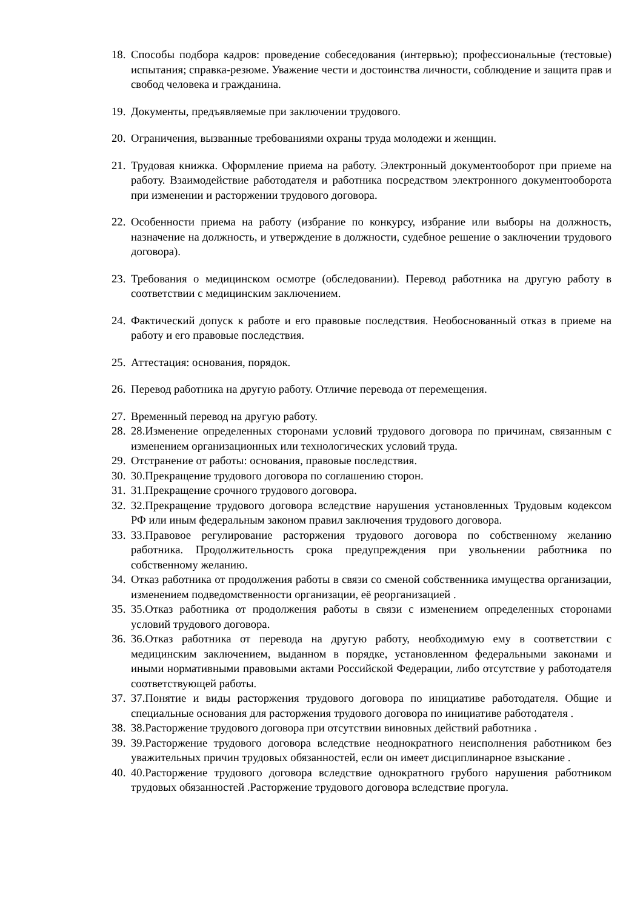18. Способы подбора кадров: проведение собеседования (интервью); профессиональные (тестовые) испытания; справка-резюме. Уважение чести и достоинства личности, соблюдение и защита прав и свобод человека и гражданина.
19. Документы, предъявляемые при заключении трудового.
20. Ограничения, вызванные требованиями охраны труда молодежи и женщин.
21. Трудовая книжка. Оформление приема на работу. Электронный документооборот при приеме на работу. Взаимодействие работодателя и работника посредством электронного документооборота при изменении и расторжении трудового договора.
22. Особенности приема на работу (избрание по конкурсу, избрание или выборы на должность, назначение на должность, и утверждение в должности, судебное решение о заключении трудового договора).
23. Требования о медицинском осмотре (обследовании). Перевод работника на другую работу в соответствии с медицинским заключением.
24. Фактический допуск к работе и его правовые последствия. Необоснованный отказ в приеме на работу и его правовые последствия.
25. Аттестация: основания, порядок.
26. Перевод работника на другую работу. Отличие перевода от перемещения.
27. Временный перевод на другую работу.
28. 28.Изменение определенных сторонами условий трудового договора по причинам, связанным с изменением организационных или технологических условий труда.
29. Отстранение от работы: основания, правовые последствия.
30. 30.Прекращение трудового договора по соглашению сторон.
31. 31.Прекращение срочного трудового договора.
32. 32.Прекращение трудового договора вследствие нарушения установленных Трудовым кодексом РФ или иным федеральным законом правил заключения трудового договора.
33. 33.Правовое регулирование расторжения трудового договора по собственному желанию работника. Продолжительность срока предупреждения при увольнении работника по собственному желанию.
34. Отказ работника от продолжения работы в связи со сменой собственника имущества организации, изменением подведомственности организации, её реорганизацией .
35. 35.Отказ работника от продолжения работы в связи с изменением определенных сторонами условий трудового договора.
36. 36.Отказ работника от перевода на другую работу, необходимую ему в соответствии с медицинским заключением, выданном в порядке, установленном федеральными законами и иными нормативными правовыми актами Российской Федерации, либо отсутствие у работодателя соответствующей работы.
37. 37.Понятие и виды расторжения трудового договора по инициативе работодателя. Общие и специальные основания для расторжения трудового договора по инициативе работодателя .
38. 38.Расторжение трудового договора при отсутствии виновных действий работника .
39. 39.Расторжение трудового договора вследствие неоднократного неисполнения работником без уважительных причин трудовых обязанностей, если он имеет дисциплинарное взыскание .
40. 40.Расторжение трудового договора вследствие однократного грубого нарушения работником трудовых обязанностей .Расторжение трудового договора вследствие прогула.